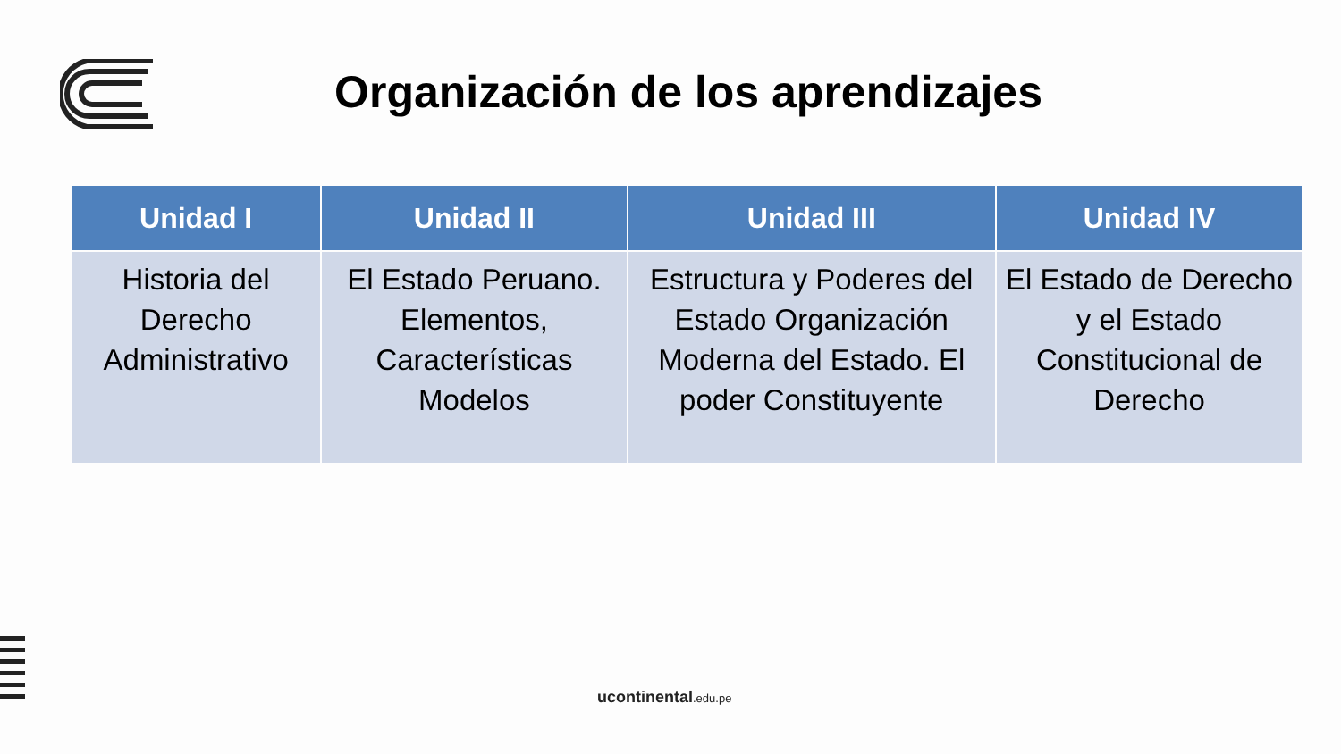Organización de los aprendizajes
| Unidad I | Unidad II | Unidad III | Unidad IV |
| --- | --- | --- | --- |
| Historia del Derecho Administrativo | El Estado Peruano. Elementos, Características Modelos | Estructura y Poderes del Estado Organización Moderna del Estado. El poder Constituyente | El Estado de Derecho y el Estado Constitucional de Derecho |
ucontinental.edu.pe